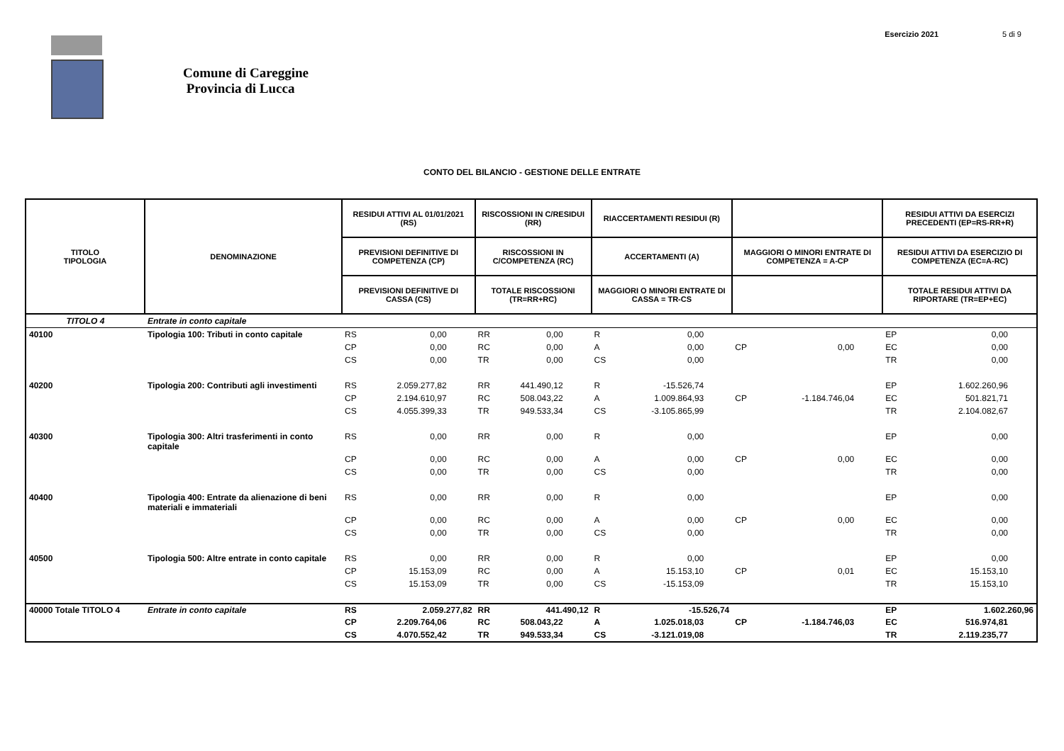Esercizio 2021 5 di 9
Comune di Careggine
Provincia di Lucca
CONTO DEL BILANCIO - GESTIONE DELLE ENTRATE
| TITOLO TIPOLOGIA | DENOMINAZIONE | RESIDUI ATTIVI AL 01/01/2021 (RS) | | RISCOSSIONI IN C/RESIDUI (RR) | | RIACCERTAMENTI RESIDUI (R) | | | | RESIDUI ATTIVI DA ESERCIZI PRECEDENTI (EP=RS-RR+R) | |
| --- | --- | --- | --- | --- | --- | --- | --- | --- | --- | --- | --- |
| | | PREVISIONI DEFINITIVE DI COMPETENZA (CP) | | RISCOSSIONI IN C/COMPETENZA (RC) | | ACCERTAMENTI (A) | | MAGGIORI O MINORI ENTRATE DI COMPETENZA = A-CP | | RESIDUI ATTIVI DA ESERCIZIO DI COMPETENZA (EC=A-RC) | |
| | | PREVISIONI DEFINITIVE DI CASSA (CS) | | TOTALE RISCOSSIONI (TR=RR+RC) | | MAGGIORI O MINORI ENTRATE DI CASSA = TR-CS | | | | TOTALE RESIDUI ATTIVI DA RIPORTARE (TR=EP+EC) | |
| TITOLO 4 | Entrate in conto capitale | | | | | | | | | | |
| 40100 | Tipologia 100: Tributi in conto capitale | RS | 0,00 | RR | 0,00 | R | 0,00 | | | EP | 0,00 |
| | | CP | 0,00 | RC | 0,00 | A | 0,00 | CP | 0,00 | EC | 0,00 |
| | | CS | 0,00 | TR | 0,00 | CS | 0,00 | | | TR | 0,00 |
| 40200 | Tipologia 200: Contributi agli investimenti | RS | 2.059.277,82 | RR | 441.490,12 | R | -15.526,74 | | | EP | 1.602.260,96 |
| | | CP | 2.194.610,97 | RC | 508.043,22 | A | 1.009.864,93 | CP | -1.184.746,04 | EC | 501.821,71 |
| | | CS | 4.055.399,33 | TR | 949.533,34 | CS | -3.105.865,99 | | | TR | 2.104.082,67 |
| 40300 | Tipologia 300: Altri trasferimenti in conto capitale | RS | 0,00 | RR | 0,00 | R | 0,00 | | | EP | 0,00 |
| | | CP | 0,00 | RC | 0,00 | A | 0,00 | CP | 0,00 | EC | 0,00 |
| | | CS | 0,00 | TR | 0,00 | CS | 0,00 | | | TR | 0,00 |
| 40400 | Tipologia 400: Entrate da alienazione di beni materiali e immateriali | RS | 0,00 | RR | 0,00 | R | 0,00 | | | EP | 0,00 |
| | | CP | 0,00 | RC | 0,00 | A | 0,00 | CP | 0,00 | EC | 0,00 |
| | | CS | 0,00 | TR | 0,00 | CS | 0,00 | | | TR | 0,00 |
| 40500 | Tipologia 500: Altre entrate in conto capitale | RS | 0,00 | RR | 0,00 | R | 0,00 | | | EP | 0,00 |
| | | CP | 15.153,09 | RC | 0,00 | A | 15.153,10 | CP | 0,01 | EC | 15.153,10 |
| | | CS | 15.153,09 | TR | 0,00 | CS | -15.153,09 | | | TR | 15.153,10 |
| 40000 Totale TITOLO 4 | Entrate in conto capitale | RS | 2.059.277,82 | RR | 441.490,12 | R | -15.526,74 | | | EP | 1.602.260,96 |
| | | CP | 2.209.764,06 | RC | 508.043,22 | A | 1.025.018,03 | CP | -1.184.746,03 | EC | 516.974,81 |
| | | CS | 4.070.552,42 | TR | 949.533,34 | CS | -3.121.019,08 | | | TR | 2.119.235,77 |